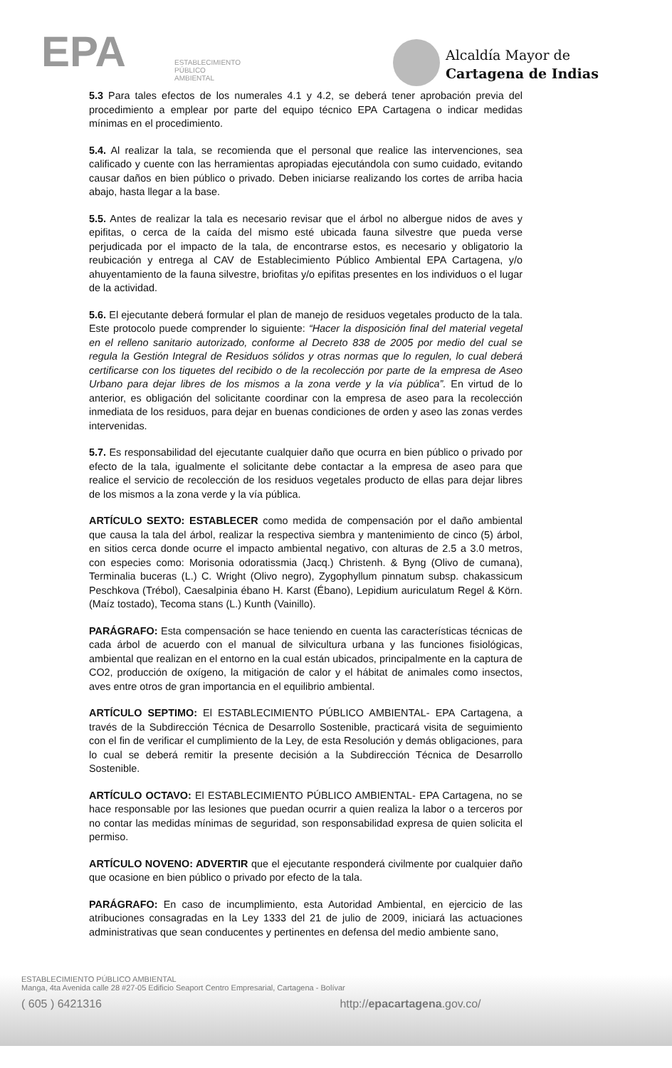EPA
ESTABLECIMIENTO
PÚBLICO
AMBIENTAL
Alcaldía Mayor de
Cartagena de Indias
5.3 Para tales efectos de los numerales 4.1 y 4.2, se deberá tener aprobación previa del procedimiento a emplear por parte del equipo técnico EPA Cartagena o indicar medidas mínimas en el procedimiento.
5.4. Al realizar la tala, se recomienda que el personal que realice las intervenciones, sea calificado y cuente con las herramientas apropiadas ejecutándola con sumo cuidado, evitando causar daños en bien público o privado. Deben iniciarse realizando los cortes de arriba hacia abajo, hasta llegar a la base.
5.5. Antes de realizar la tala es necesario revisar que el árbol no albergue nidos de aves y epifitas, o cerca de la caída del mismo esté ubicada fauna silvestre que pueda verse perjudicada por el impacto de la tala, de encontrarse estos, es necesario y obligatorio la reubicación y entrega al CAV de Establecimiento Público Ambiental EPA Cartagena, y/o ahuyentamiento de la fauna silvestre, briofitas y/o epifitas presentes en los individuos o el lugar de la actividad.
5.6. El ejecutante deberá formular el plan de manejo de residuos vegetales producto de la tala. Este protocolo puede comprender lo siguiente: “Hacer la disposición final del material vegetal en el relleno sanitario autorizado, conforme al Decreto 838 de 2005 por medio del cual se regula la Gestión Integral de Residuos sólidos y otras normas que lo regulen, lo cual deberá certificarse con los tiquetes del recibido o de la recolección por parte de la empresa de Aseo Urbano para dejar libres de los mismos a la zona verde y la vía pública”. En virtud de lo anterior, es obligación del solicitante coordinar con la empresa de aseo para la recolección inmediata de los residuos, para dejar en buenas condiciones de orden y aseo las zonas verdes intervenidas.
5.7. Es responsabilidad del ejecutante cualquier daño que ocurra en bien público o privado por efecto de la tala, igualmente el solicitante debe contactar a la empresa de aseo para que realice el servicio de recolección de los residuos vegetales producto de ellas para dejar libres de los mismos a la zona verde y la vía pública.
ARTÍCULO SEXTO: ESTABLECER como medida de compensación por el daño ambiental que causa la tala del árbol, realizar la respectiva siembra y mantenimiento de cinco (5) árbol, en sitios cerca donde ocurre el impacto ambiental negativo, con alturas de 2.5 a 3.0 metros, con especies como: Morisonia odoratissmia (Jacq.) Christenh. & Byng (Olivo de cumana), Terminalia buceras (L.) C. Wright (Olivo negro), Zygophyllum pinnatum subsp. chakassicum Peschkova (Trébol), Caesalpinia ébano H. Karst (Ébano), Lepidium auriculatum Regel & Körn. (Maíz tostado), Tecoma stans (L.) Kunth (Vainillo).
PARÁGRAFO: Esta compensación se hace teniendo en cuenta las características técnicas de cada árbol de acuerdo con el manual de silvicultura urbana y las funciones fisiológicas, ambiental que realizan en el entorno en la cual están ubicados, principalmente en la captura de CO2, producción de oxígeno, la mitigación de calor y el hábitat de animales como insectos, aves entre otros de gran importancia en el equilibrio ambiental.
ARTÍCULO SEPTIMO: El ESTABLECIMIENTO PÚBLICO AMBIENTAL- EPA Cartagena, a través de la Subdirección Técnica de Desarrollo Sostenible, practicará visita de seguimiento con el fin de verificar el cumplimiento de la Ley, de esta Resolución y demás obligaciones, para lo cual se deberá remitir la presente decisión a la Subdirección Técnica de Desarrollo Sostenible.
ARTÍCULO OCTAVO: El ESTABLECIMIENTO PÚBLICO AMBIENTAL- EPA Cartagena, no se hace responsable por las lesiones que puedan ocurrir a quien realiza la labor o a terceros por no contar las medidas mínimas de seguridad, son responsabilidad expresa de quien solicita el permiso.
ARTÍCULO NOVENO: ADVERTIR que el ejecutante responderá civilmente por cualquier daño que ocasione en bien público o privado por efecto de la tala.
PARÁGRAFO: En caso de incumplimiento, esta Autoridad Ambiental, en ejercicio de las atribuciones consagradas en la Ley 1333 del 21 de julio de 2009, iniciará las actuaciones administrativas que sean conducentes y pertinentes en defensa del medio ambiente sano,
ESTABLECIMIENTO PÚBLICO AMBIENTAL
Manga, 4ta Avenida calle 28 #27-05 Edificio Seaport Centro Empresarial, Cartagena - Bolívar
( 605 ) 6421316 http://epacartagena.gov.co/